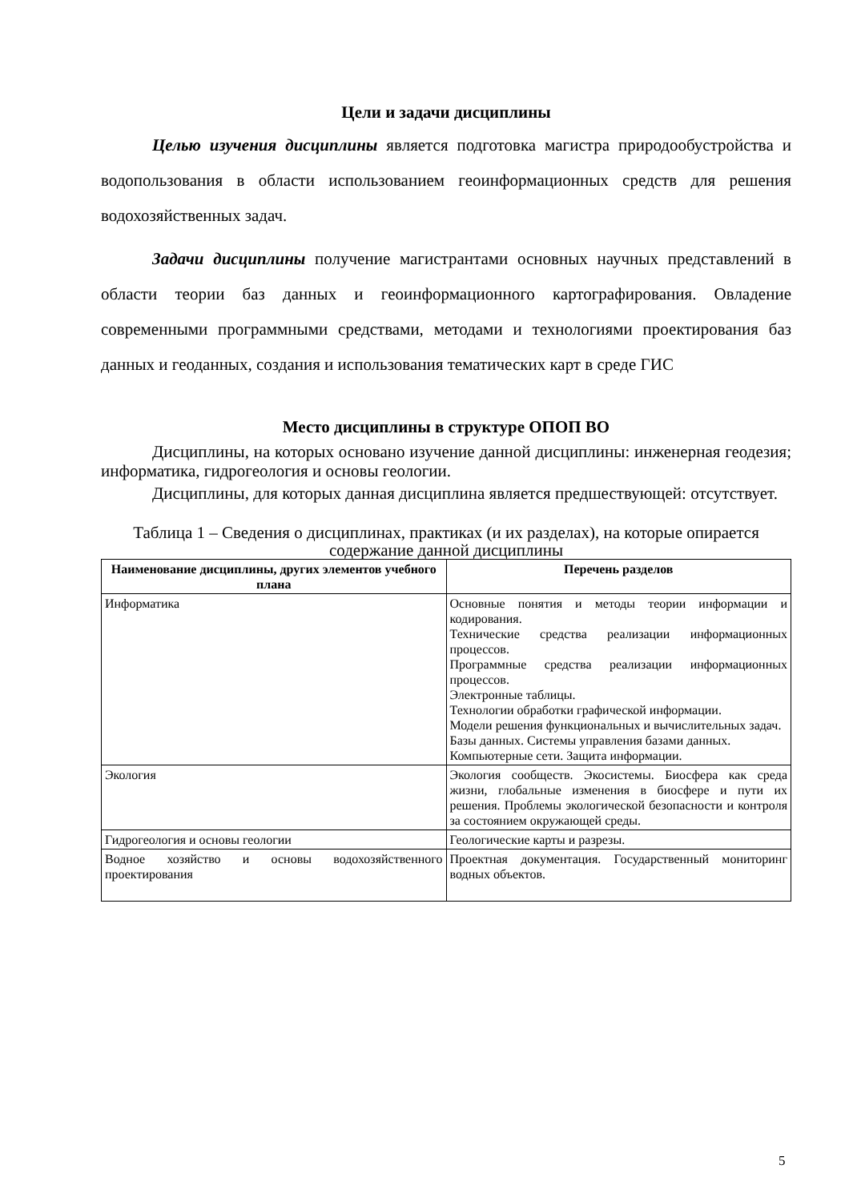Цели и задачи дисциплины
Целью изучения дисциплины является подготовка магистра природообустройства и водопользования в области использованием геоинформационных средств для решения водохозяйственных задач.
Задачи дисциплины получение магистрантами основных научных представлений в области теории баз данных и геоинформационного картографирования. Овладение современными программными средствами, методами и технологиями проектирования баз данных и геоданных, создания и использования тематических карт в среде ГИС
Место дисциплины в структуре ОПОП ВО
Дисциплины, на которых основано изучение данной дисциплины: инженерная геодезия; информатика, гидрогеология и основы геологии.
Дисциплины, для которых данная дисциплина является предшествующей: отсутствует.
Таблица 1 – Сведения о дисциплинах, практиках (и их разделах), на которые опирается содержание данной дисциплины
| Наименование дисциплины, других элементов учебного плана | Перечень разделов |
| --- | --- |
| Информатика | Основные понятия и методы теории информации и кодирования. Технические средства реализации информационных процессов. Программные средства реализации информационных процессов. Электронные таблицы. Технологии обработки графической информации. Модели решения функциональных и вычислительных задач. Базы данных. Системы управления базами данных. Компьютерные сети. Защита информации. |
| Экология | Экология сообществ. Экосистемы. Биосфера как среда жизни, глобальные изменения в биосфере и пути их решения. Проблемы экологической безопасности и контроля за состоянием окружающей среды. |
| Гидрогеология и основы геологии | Геологические карты и разрезы. |
| Водное хозяйство и основы водохозяйственного проектирования | Проектная документация. Государственный мониторинг водных объектов. |
5